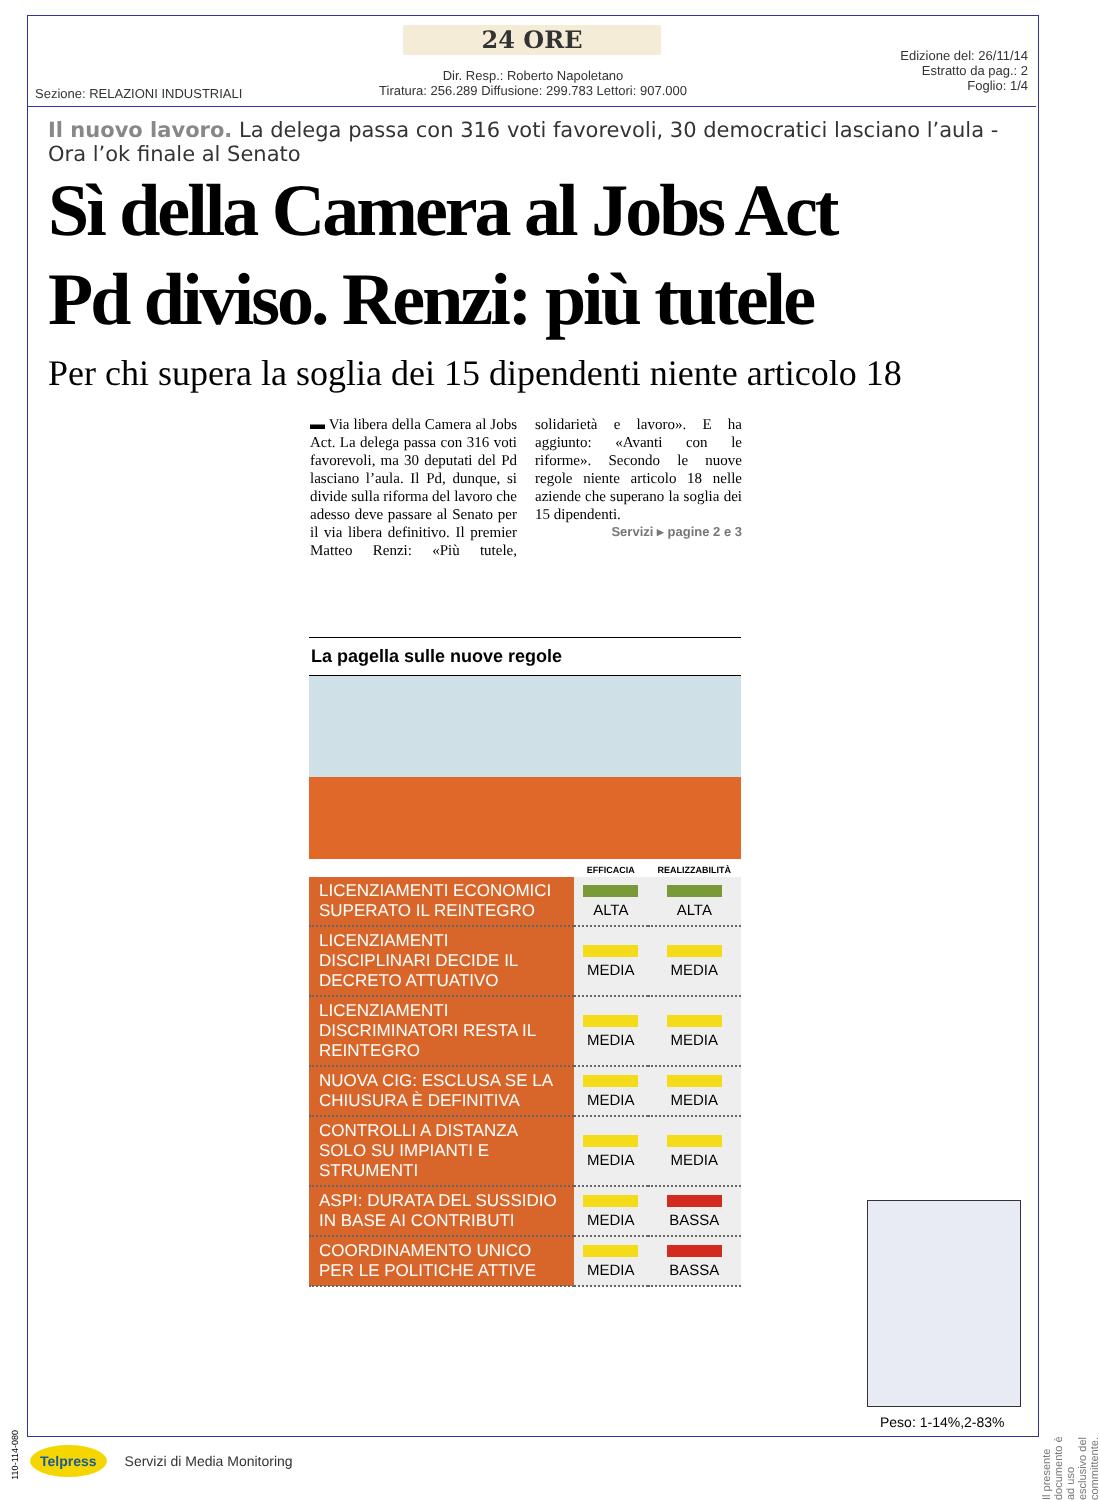24 ORE
Edizione del: 26/11/14
Estratto da pag.: 2
Foglio: 1/4
Dir. Resp.: Roberto Napoletano
Tiratura: 256.289 Diffusione: 299.783 Lettori: 907.000
Sezione: RELAZIONI INDUSTRIALI
Il nuovo lavoro. La delega passa con 316 voti favorevoli, 30 democratici lasciano l’aula - Ora l’ok finale al Senato
Sì della Camera al Jobs Act
Pd diviso. Renzi: più tutele
Per chi supera la soglia dei 15 dipendenti niente articolo 18
▬ Via libera della Camera al Jobs Act. La delega passa con 316 voti favorevoli, ma 30 deputati del Pd lasciano l’aula. Il Pd, dunque, si divide sulla riforma del lavoro che adesso deve passare al Senato per il via libera definitivo. Il premier Matteo Renzi: «Più tutele, solidarietà e lavoro». E ha aggiunto: «Avanti con le riforme». Secondo le nuove regole niente articolo 18 nelle aziende che superano la soglia dei 15 dipendenti.
Servizi ▸ pagine 2 e 3
La pagella sulle nuove regole
| | EFFICACIA | REALIZZABILITÀ |
| --- | --- | --- |
| LICENZIAMENTI ECONOMICI SUPERATO IL REINTEGRO | ALTA | ALTA |
| LICENZIAMENTI DISCIPLINARI DECIDE IL DECRETO ATTUATIVO | MEDIA | MEDIA |
| LICENZIAMENTI DISCRIMINATORI RESTA IL REINTEGRO | MEDIA | MEDIA |
| NUOVA CIG: ESCLUSA SE LA CHIUSURA È DEFINITIVA | MEDIA | MEDIA |
| CONTROLLI A DISTANZA SOLO SU IMPIANTI E STRUMENTI | MEDIA | MEDIA |
| ASPI: DURATA DEL SUSSIDIO IN BASE AI CONTRIBUTI | MEDIA | BASSA |
| COORDINAMENTO UNICO PER LE POLITICHE ATTIVE | MEDIA | BASSA |
Peso: 1-14%,2-83%
Il presente documento è ad uso esclusivo del committente.
110-114-080
Telpress Servizi di Media Monitoring